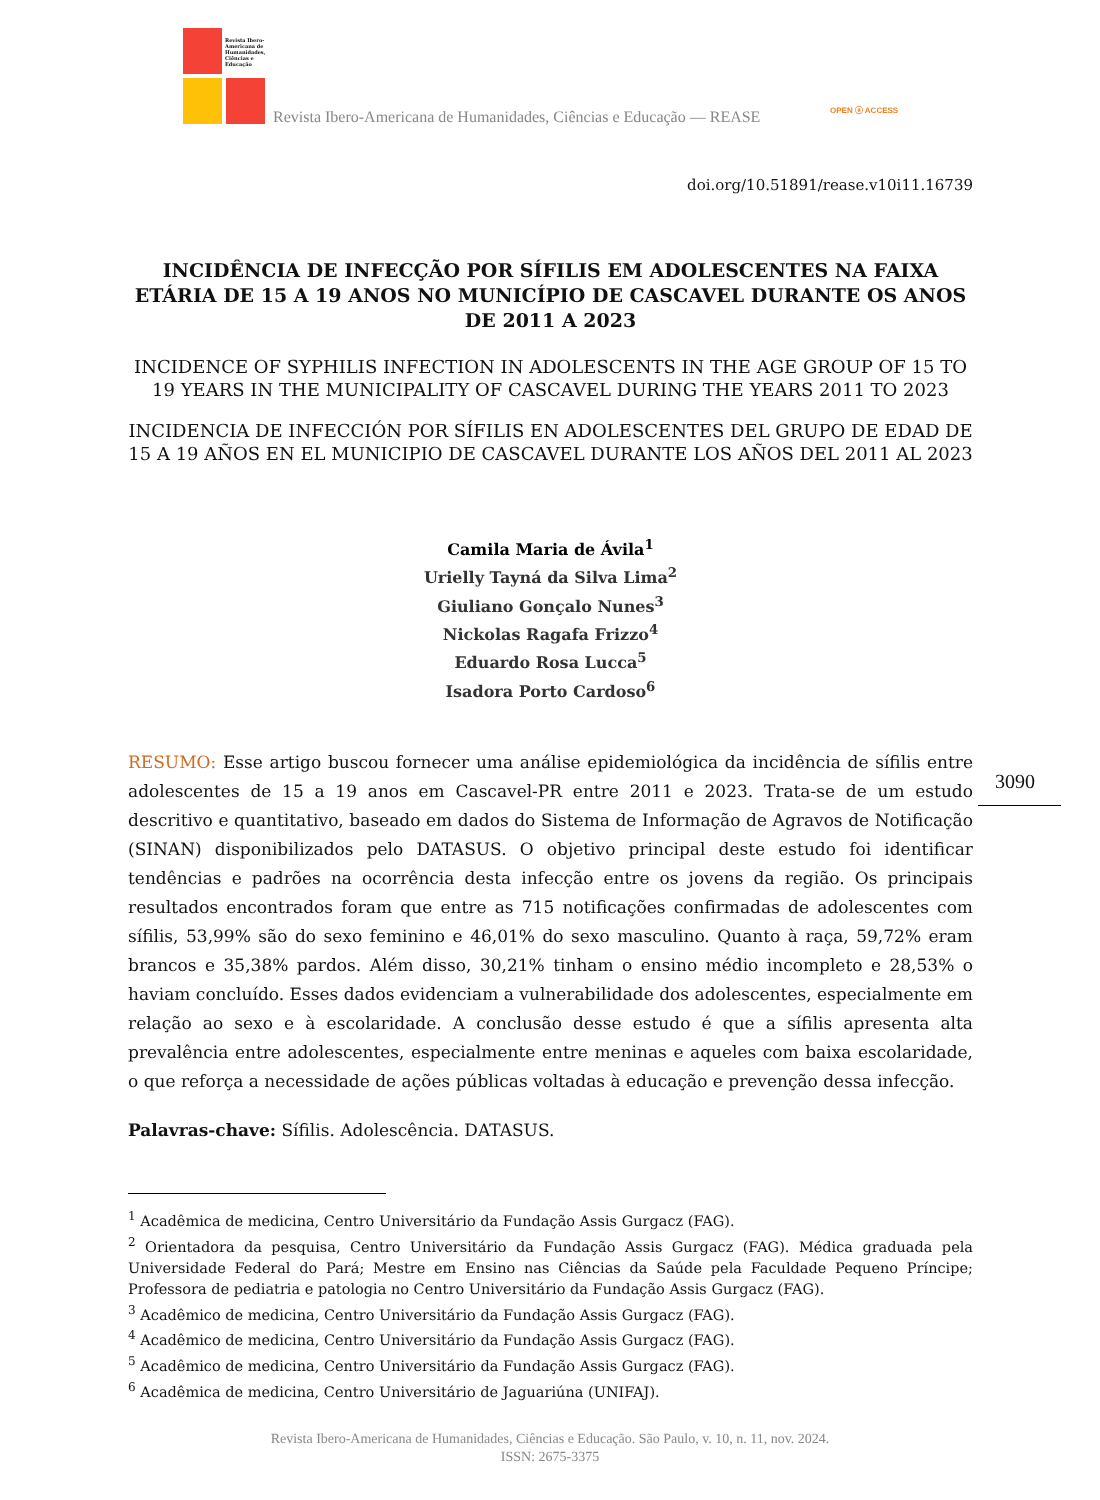Revista Ibero-
Americana de
Humanidades,
Ciências e
Educação
Revista Ibero-Americana de Humanidades, Ciências e Educação — REASE
OPEN ⓐ ACCESS
doi.org/10.51891/rease.v10i11.16739
INCIDÊNCIA DE INFECÇÃO POR SÍFILIS EM ADOLESCENTES NA FAIXA ETÁRIA DE 15 A 19 ANOS NO MUNICÍPIO DE CASCAVEL DURANTE OS ANOS DE 2011 A 2023
INCIDENCE OF SYPHILIS INFECTION IN ADOLESCENTS IN THE AGE GROUP OF 15 TO 19 YEARS IN THE MUNICIPALITY OF CASCAVEL DURING THE YEARS 2011 TO 2023
INCIDENCIA DE INFECCIÓN POR SÍFILIS EN ADOLESCENTES DEL GRUPO DE EDAD DE 15 A 19 AÑOS EN EL MUNICIPIO DE CASCAVEL DURANTE LOS AÑOS DEL 2011 AL 2023
Camila Maria de Ávila<sup>1</sup>
Urielly Tayná da Silva Lima<sup>2</sup>
Giuliano Gonçalo Nunes<sup>3</sup>
Nickolas Ragafa Frizzo<sup>4</sup>
Eduardo Rosa Lucca<sup>5</sup>
Isadora Porto Cardoso<sup>6</sup>
RESUMO: Esse artigo buscou fornecer uma análise epidemiológica da incidência de sífilis entre adolescentes de 15 a 19 anos em Cascavel-PR entre 2011 e 2023. Trata-se de um estudo descritivo e quantitativo, baseado em dados do Sistema de Informação de Agravos de Notificação (SINAN) disponibilizados pelo DATASUS. O objetivo principal deste estudo foi identificar tendências e padrões na ocorrência desta infecção entre os jovens da região. Os principais resultados encontrados foram que entre as 715 notificações confirmadas de adolescentes com sífilis, 53,99% são do sexo feminino e 46,01% do sexo masculino. Quanto à raça, 59,72% eram brancos e 35,38% pardos. Além disso, 30,21% tinham o ensino médio incompleto e 28,53% o haviam concluído. Esses dados evidenciam a vulnerabilidade dos adolescentes, especialmente em relação ao sexo e à escolaridade. A conclusão desse estudo é que a sífilis apresenta alta prevalência entre adolescentes, especialmente entre meninas e aqueles com baixa escolaridade, o que reforça a necessidade de ações públicas voltadas à educação e prevenção dessa infecção.
Palavras-chave: Sífilis. Adolescência. DATASUS.
3090
<sup>1</sup> Acadêmica de medicina, Centro Universitário da Fundação Assis Gurgacz (FAG).
<sup>2</sup> Orientadora da pesquisa, Centro Universitário da Fundação Assis Gurgacz (FAG). Médica graduada pela Universidade Federal do Pará; Mestre em Ensino nas Ciências da Saúde pela Faculdade Pequeno Príncipe; Professora de pediatria e patologia no Centro Universitário da Fundação Assis Gurgacz (FAG).
<sup>3</sup> Acadêmico de medicina, Centro Universitário da Fundação Assis Gurgacz (FAG).
<sup>4</sup> Acadêmico de medicina, Centro Universitário da Fundação Assis Gurgacz (FAG).
<sup>5</sup> Acadêmico de medicina, Centro Universitário da Fundação Assis Gurgacz (FAG).
<sup>6</sup> Acadêmica de medicina, Centro Universitário de Jaguariúna (UNIFAJ).
Revista Ibero-Americana de Humanidades, Ciências e Educação. São Paulo, v. 10, n. 11, nov. 2024.
ISSN: 2675-3375